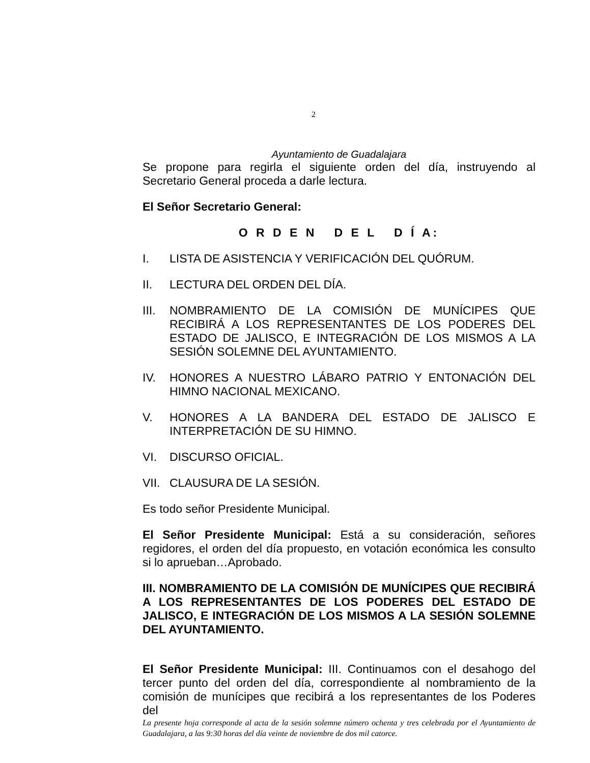2
Ayuntamiento de Guadalajara
Se propone para regirla el siguiente orden del día, instruyendo al Secretario General proceda a darle lectura.
El Señor Secretario General:
O R D E N D E L D Í A:
I. LISTA DE ASISTENCIA Y VERIFICACIÓN DEL QUÓRUM.
II. LECTURA DEL ORDEN DEL DÍA.
III. NOMBRAMIENTO DE LA COMISIÓN DE MUNÍCIPES QUE RECIBIRÁ A LOS REPRESENTANTES DE LOS PODERES DEL ESTADO DE JALISCO, E INTEGRACIÓN DE LOS MISMOS A LA SESIÓN SOLEMNE DEL AYUNTAMIENTO.
IV. HONORES A NUESTRO LÁBARO PATRIO Y ENTONACIÓN DEL HIMNO NACIONAL MEXICANO.
V. HONORES A LA BANDERA DEL ESTADO DE JALISCO E INTERPRETACIÓN DE SU HIMNO.
VI. DISCURSO OFICIAL.
VII. CLAUSURA DE LA SESIÓN.
Es todo señor Presidente Municipal.
El Señor Presidente Municipal: Está a su consideración, señores regidores, el orden del día propuesto, en votación económica les consulto si lo aprueban…Aprobado.
III. NOMBRAMIENTO DE LA COMISIÓN DE MUNÍCIPES QUE RECIBIRÁ A LOS REPRESENTANTES DE LOS PODERES DEL ESTADO DE JALISCO, E INTEGRACIÓN DE LOS MISMOS A LA SESIÓN SOLEMNE DEL AYUNTAMIENTO.
El Señor Presidente Municipal: III. Continuamos con el desahogo del tercer punto del orden del día, correspondiente al nombramiento de la comisión de munícipes que recibirá a los representantes de los Poderes del
La presente hoja corresponde al acta de la sesión solemne número ochenta y tres celebrada por el Ayuntamiento de Guadalajara, a las 9:30 horas del día veinte de noviembre de dos mil catorce.